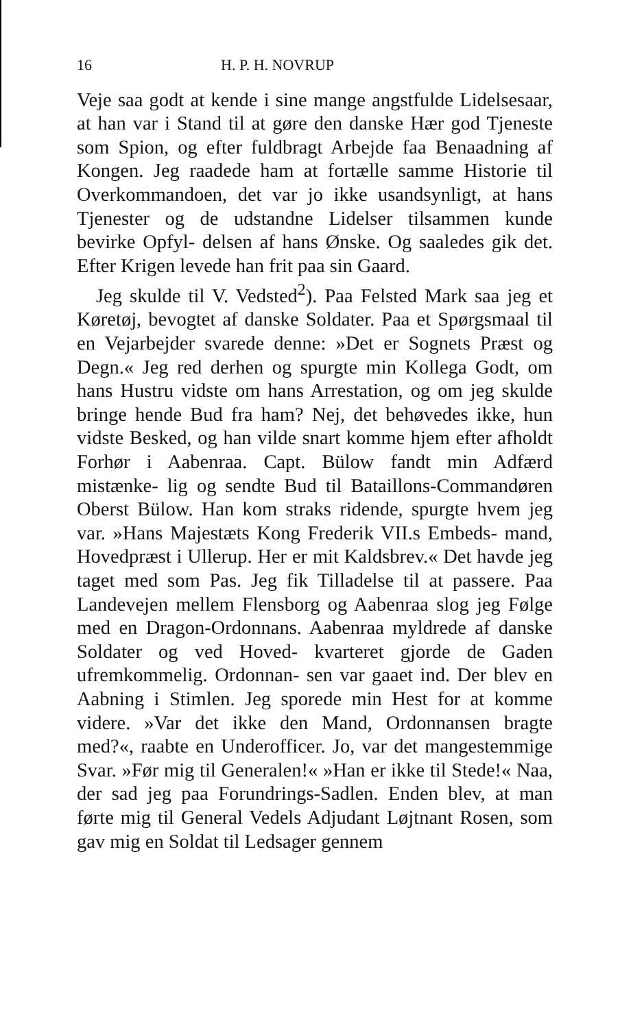16 H. P. H. NOVRUP
Veje saa godt at kende i sine mange angstfulde Lidelsesaar, at han var i Stand til at gøre den danske Hær god Tjeneste som Spion, og efter fuldbragt Arbejde faa Benaadning af Kongen. Jeg raadede ham at fortælle samme Historie til Overkommandoen, det var jo ikke usandsynligt, at hans Tjenester og de udstandne Lidelser tilsammen kunde bevirke Opfyl- delsen af hans Ønske. Og saaledes gik det. Efter Krigen levede han frit paa sin Gaard.
Jeg skulde til V. Vedsted<sup>2</sup>). Paa Felsted Mark saa jeg et Køretøj, bevogtet af danske Soldater. Paa et Spørgsmaal til en Vejarbejder svarede denne: »Det er Sognets Præst og Degn.« Jeg red derhen og spurgte min Kollega Godt, om hans Hustru vidste om hans Arrestation, og om jeg skulde bringe hende Bud fra ham? Nej, det behøvedes ikke, hun vidste Besked, og han vilde snart komme hjem efter afholdt Forhør i Aabenraa. Capt. Bülow fandt min Adfærd mistænke- lig og sendte Bud til Bataillons-Commandøren Oberst Bülow. Han kom straks ridende, spurgte hvem jeg var. »Hans Majestæts Kong Frederik VII.s Embeds- mand, Hovedpræst i Ullerup. Her er mit Kaldsbrev.« Det havde jeg taget med som Pas. Jeg fik Tilladelse til at passere. Paa Landevejen mellem Flensborg og Aabenraa slog jeg Følge med en Dragon-Ordonnans. Aabenraa myldrede af danske Soldater og ved Hoved- kvarteret gjorde de Gaden ufremkommelig. Ordonnan- sen var gaaet ind. Der blev en Aabning i Stimlen. Jeg sporede min Hest for at komme videre. »Var det ikke den Mand, Ordonnansen bragte med?«, raabte en Underofficer. Jo, var det mangestemmige Svar. »Før mig til Generalen!« »Han er ikke til Stede!« Naa, der sad jeg paa Forundrings-Sadlen. Enden blev, at man førte mig til General Vedels Adjudant Løjtnant Rosen, som gav mig en Soldat til Ledsager gennem